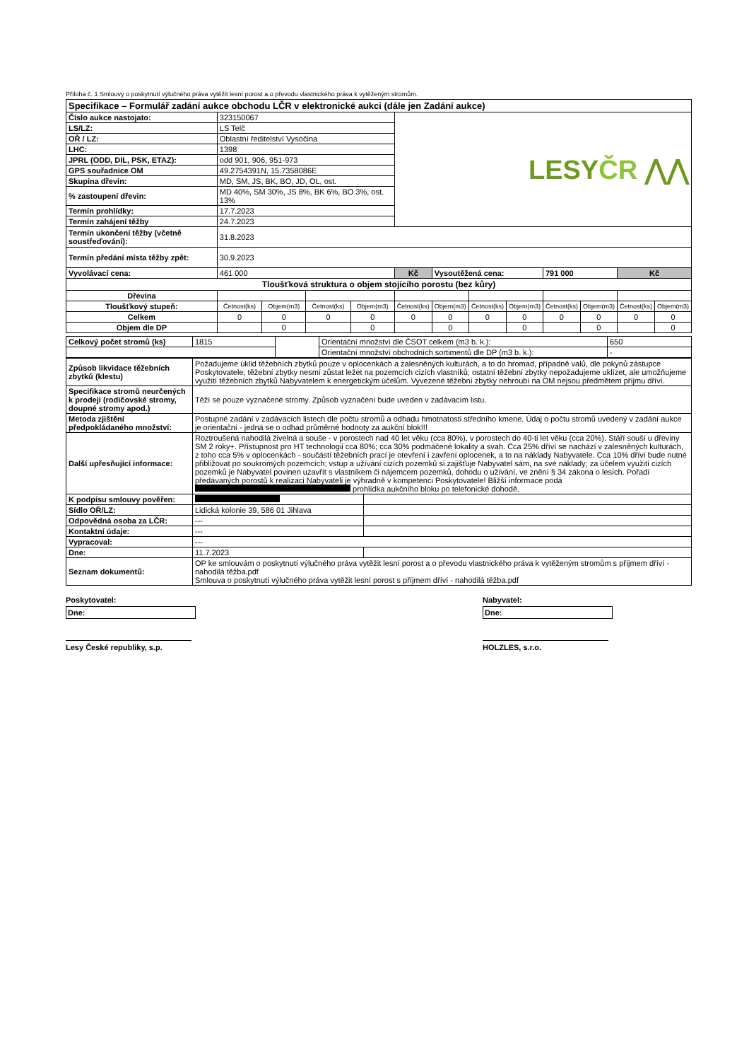Příloha č. 1 Smlouvy o poskytnutí výlučného práva vytěžit lesní porost a o převodu vlastnického práva k vytěženým stromům.
| Specifikace – Formulář zadání aukce obchodu LČR v elektronické aukci (dále jen Zadání aukce) | | | | | | | | | | | | |
| Číslo aukce nastojato: | 323150067 | | | | LESY ČR ⋀⋀ | | | | | | | |
| LS/LZ: | LS Telč | | | | | | | | | | | |
| OŘ / LZ: | Oblastní ředitelství Vysočina | | | | | | | | | | | |
| LHC: | 1398 | | | | | | | | | | | |
| JPRL (ODD, DIL, PSK, ETAZ): | odd 901, 906, 951-973 | | | | | | | | | | | |
| GPS souřadnice OM | 49.2754391N, 15.7358086E | | | | | | | | | | | |
| Skupina dřevin: | MD, SM, JS, BK, BO, JD, OL, ost. | | | | | | | | | | | |
| % zastoupení dřevin: | MD 40%, SM 30%, JS 8%, BK 6%, BO 3%, ost. 13% | | | | | | | | | | | |
| Termín prohlídky: | 17.7.2023 | | | | | | | | | | | |
| Termín zahájení těžby | 24.7.2023 | | | | | | | | | | | |
| Termín ukončení těžby (včetně soustřeďování): | 31.8.2023 | | | | | | | | | | | |
| Termín předání místa těžby zpět: | 30.9.2023 | | | | | | | | | | | |
| Vyvolávací cena: | 461 000 | | | | Kč | Vysoutěžená cena: | | | 791 000 | | Kč | |
| Tloušťková struktura o objem stojícího porostu (bez kůry) | | | | | | | | | | | | |
| Dřevina | | | | | | | | | | | | |
| Tloušťkový stupeň: | Četnost(ks) | Objem(m3) | Četnost(ks) | Objem(m3) | Četnost(ks) | Objem(m3) | Četnost(ks) | Objem(m3) | Četnost(ks) | Objem(m3) | Četnost(ks) | Objem(m3) |
| Celkem | 0 | 0 | 0 | 0 | 0 | 0 | 0 | 0 | 0 | 0 | 0 | 0 |
| Objem dle DP | | 0 | | 0 | | 0 | | 0 | | 0 | | 0 |
| Celkový počet stromů (ks) | 1815 | | Orientační množství dle ČSOT celkem (m3 b. k.): | 650 |
| | | | Orientační množství obchodních sortimentů dle DP (m3 b. k.): | - |
| Způsob likvidace těžebních zbytků (klestu) | Požadujeme úklid těžebních zbytků pouze v oplocenkách a zalesněných kulturách, a to do hromad, případně valů, dle pokynů zástupce Poskytovatele; těžební zbytky nesmí zůstat ležet na pozemcích cizích vlastníků; ostatní těžební zbytky nepožadujeme uklízet, ale umožňujeme využití těžebních zbytků Nabyvatelem k energetickým účelům. Vyvezené těžební zbytky nehroubí na OM nejsou předmětem příjmu dříví. | | |
| Specifikace stromů neurčených k prodeji (rodičovské stromy, doupné stromy apod.) | Těží se pouze vyznačené stromy. Způsob vyznačení bude uveden v zadávacím listu. | | |
| Metoda zjištění předpokládaného množství: | Postupné zadání v zadávacích listech dle počtu stromů a odhadu hmotnatosti středního kmene. Údaj o počtu stromů uvedený v zadání aukce je orientační - jedná se o odhad průměrné hodnoty za aukční blok!!! | | |
| Další upřesňující informace: | Roztroušená nahodilá živelná a souše - v porostech nad 40 let věku (cca 80%), v porostech do 40-ti let věku (cca 20%). Stáří souší u dřeviny SM 2 roky+. Přístupnost pro HT technologii cca 80%; cca 30% podmáčené lokality a svah. Cca 25% dříví se nachází v zalesněných kulturách, z toho cca 5% v oplocenkách - součástí těžebních prací je otevření i zavření oplocenek, a to na náklady Nabyvatele. Cca 10% dříví bude nutné přibližovat po soukromých pozemcích; vstup a užívání cizích pozemků si zajišťuje Nabyvatel sám, na své náklady; za účelem využití cizích pozemků je Nabyvatel povinen uzavřít s vlastníkem či nájemcem pozemků, dohodu o užívání, ve znění § 34 zákona o lesích. Pořadí předávaných porostů k realizaci Nabyvateli je výhradně v kompetenci Poskytovatele! Bližší informace podá prohlídka aukčního bloku po telefonické dohodě. | | |
| K podpisu smlouvy pověřen: | | | |
| Sídlo OŘ/LZ: | Lidická kolonie 39, 586 01 Jihlava | | |
| Odpovědná osoba za LČR: | --- | | |
| Kontaktní údaje: | --- | | |
| Vypracoval: | --- | | |
| Dne: | 11.7.2023 | | |
| Seznam dokumentů: | OP ke smlouvám o poskytnutí výlučného práva vytěžit lesní porost a o převodu vlastnického práva k vytěženým stromům s příjmem dříví - nahodilá těžba.pdf Smlouva o poskytnutí výlučného práva vytěžit lesní porost s příjmem dříví - nahodilá těžba.pdf | | |
Poskytovatel:
Dne:
Lesy České republiky, s.p.
Nabyvatel:
Dne:
HOLZLES, s.r.o.